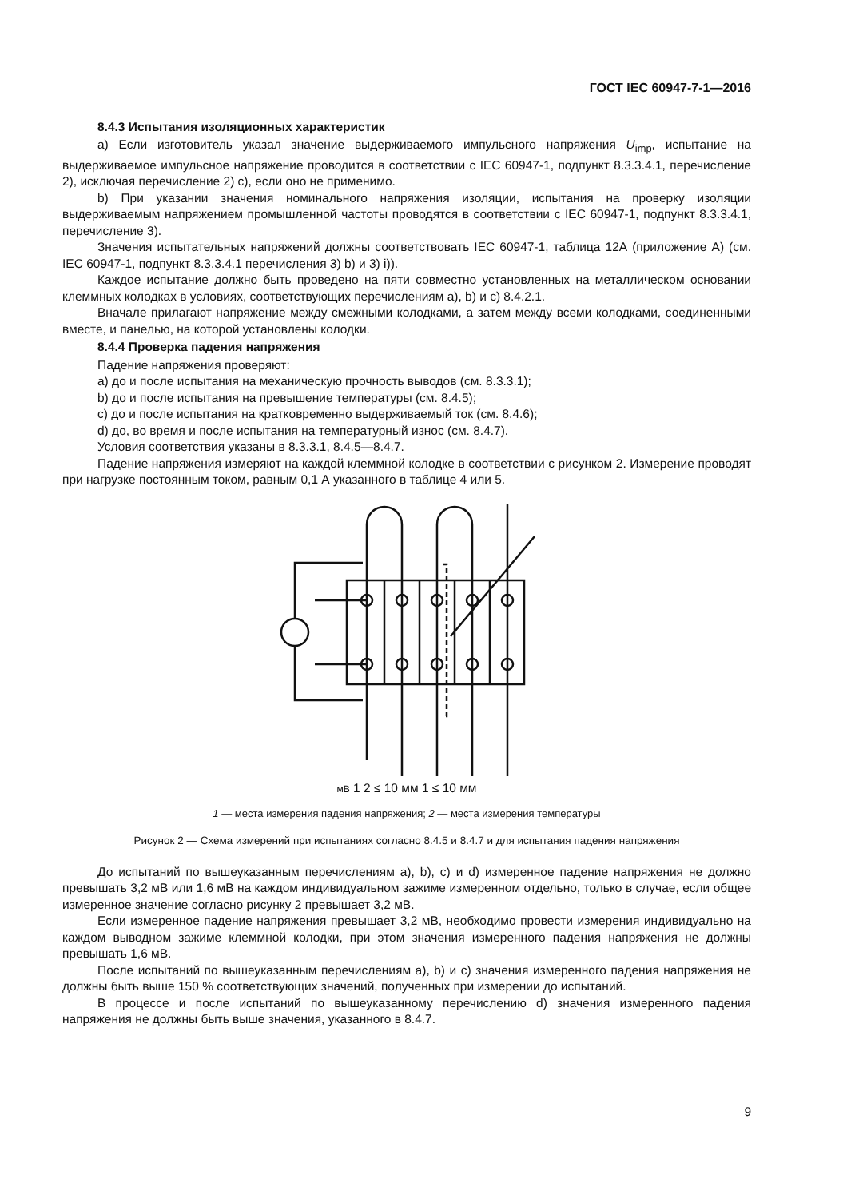ГОСТ IEC 60947-7-1—2016
8.4.3 Испытания изоляционных характеристик
a) Если изготовитель указал значение выдерживаемого импульсного напряжения U<sub>imp</sub>, испытание на выдерживаемое импульсное напряжение проводится в соответствии с IEC 60947-1, подпункт 8.3.3.4.1, перечисление 2), исключая перечисление 2) с), если оно не применимо.
b) При указании значения номинального напряжения изоляции, испытания на проверку изоляции выдерживаемым напряжением промышленной частоты проводятся в соответствии с IEC 60947-1, подпункт 8.3.3.4.1, перечисление 3).
Значения испытательных напряжений должны соответствовать IEC 60947-1, таблица 12А (приложение А) (см. IEC 60947-1, подпункт 8.3.3.4.1 перечисления 3) b) и 3) i)).
Каждое испытание должно быть проведено на пяти совместно установленных на металлическом основании клеммных колодках в условиях, соответствующих перечислениям a), b) и c) 8.4.2.1.
Вначале прилагают напряжение между смежными колодками, а затем между всеми колодками, соединенными вместе, и панелью, на которой установлены колодки.
8.4.4 Проверка падения напряжения
Падение напряжения проверяют:
a) до и после испытания на механическую прочность выводов (см. 8.3.3.1);
b) до и после испытания на превышение температуры (см. 8.4.5);
c) до и после испытания на кратковременно выдерживаемый ток (см. 8.4.6);
d) до, во время и после испытания на температурный износ (см. 8.4.7).
Условия соответствия указаны в 8.3.3.1, 8.4.5—8.4.7.
Падение напряжения измеряют на каждой клеммной колодке в соответствии с рисунком 2. Измерение проводят при нагрузке постоянным током, равным 0,1 А указанного в таблице 4 или 5.
мВ 1 2 ≤ 10 мм 1 ≤ 10 мм
1 — места измерения падения напряжения; 2 — места измерения температуры
Рисунок 2 — Схема измерений при испытаниях согласно 8.4.5 и 8.4.7 и для испытания падения напряжения
До испытаний по вышеуказанным перечислениям a), b), c) и d) измеренное падение напряжения не должно превышать 3,2 мВ или 1,6 мВ на каждом индивидуальном зажиме измеренном отдельно, только в случае, если общее измеренное значение согласно рисунку 2 превышает 3,2 мВ.
Если измеренное падение напряжения превышает 3,2 мВ, необходимо провести измерения индивидуально на каждом выводном зажиме клеммной колодки, при этом значения измеренного падения напряжения не должны превышать 1,6 мВ.
После испытаний по вышеуказанным перечислениям a), b) и c) значения измеренного падения напряжения не должны быть выше 150 % соответствующих значений, полученных при измерении до испытаний.
В процессе и после испытаний по вышеуказанному перечислению d) значения измеренного падения напряжения не должны быть выше значения, указанного в 8.4.7.
9